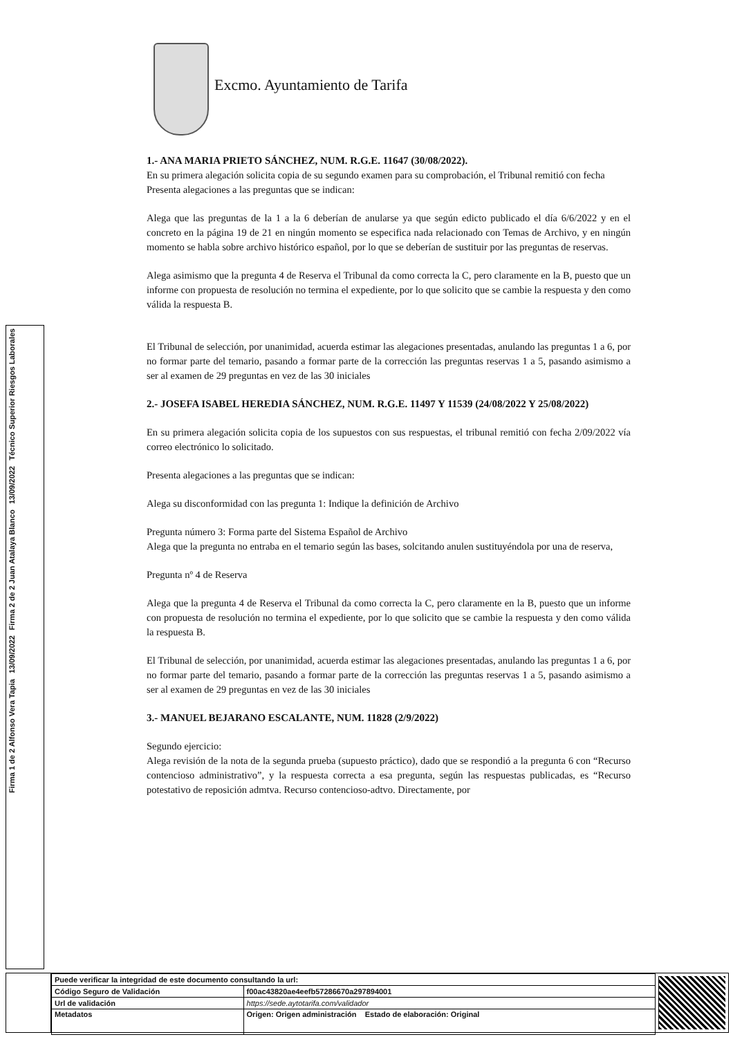Excmo. Ayuntamiento de Tarifa
Técnico Superior Riesgos Laborales
13/09/2022
Firma 2 de 2 Juan Atalaya Blanco
13/09/2022
Firma 1 de 2 Alfonso Vera Tapia
1.- ANA MARIA PRIETO SÁNCHEZ, NUM. R.G.E. 11647 (30/08/2022).
En su primera alegación solicita copia de su segundo examen para su comprobación, el Tribunal remitió con fecha
Presenta alegaciones a las preguntas que se indican:
Alega que las preguntas de la 1 a la 6 deberían de anularse ya que según edicto publicado el día 6/6/2022 y en el concreto en la página 19 de 21 en ningún momento se especifica nada relacionado con Temas de Archivo, y en ningún momento se habla sobre archivo histórico español, por lo que se deberían de sustituir por las preguntas de reservas.
Alega asimismo que la pregunta 4 de Reserva el Tribunal da como correcta la C, pero claramente en la B, puesto que un informe con propuesta de resolución no termina el expediente, por lo que solicito que se cambie la respuesta y den como válida la respuesta B.
El Tribunal de selección, por unanimidad, acuerda estimar las alegaciones presentadas, anulando las preguntas 1 a 6, por no formar parte del temario, pasando a formar parte de la corrección las preguntas reservas 1 a 5, pasando asimismo a ser al examen de 29 preguntas en vez de las 30 iniciales
2.- JOSEFA ISABEL HEREDIA SÁNCHEZ, NUM. R.G.E. 11497 Y 11539 (24/08/2022 Y 25/08/2022)
En su primera alegación solicita copia de los supuestos con sus respuestas, el tribunal remitió con fecha 2/09/2022 vía correo electrónico lo solicitado.
Presenta alegaciones a las preguntas que se indican:
Alega su disconformidad con las pregunta 1: Indique la definición de Archivo
Pregunta número 3: Forma parte del Sistema Español de Archivo
Alega que la pregunta no entraba en el temario según las bases, solcitando anulen sustituyéndola por una de reserva,
Pregunta nº 4 de Reserva
Alega que la pregunta 4 de Reserva el Tribunal da como correcta la C, pero claramente en la B, puesto que un informe con propuesta de resolución no termina el expediente, por lo que solicito que se cambie la respuesta y den como válida la respuesta B.
El Tribunal de selección, por unanimidad, acuerda estimar las alegaciones presentadas, anulando las preguntas 1 a 6, por no formar parte del temario, pasando a formar parte de la corrección las preguntas reservas 1 a 5, pasando asimismo a ser al examen de 29 preguntas en vez de las 30 iniciales
3.- MANUEL BEJARANO ESCALANTE, NUM. 11828 (2/9/2022)
Segundo ejercicio:
Alega revisión de la nota de la segunda prueba (supuesto práctico), dado que se respondió a la pregunta 6 con “Recurso contencioso administrativo”, y la respuesta correcta a esa pregunta, según las respuestas publicadas, es “Recurso potestativo de reposición admtva. Recurso contencioso-adtvo. Directamente, por
| Puede verificar la integridad de este documento consultando la url: | |
| Código Seguro de Validación | f00ac43820ae4eefb57286670a297894001 |
| Url de validación | https://sede.aytotarifa.com/validador |
| Metadatos | Origen: Origen administración Estado de elaboración: Original |